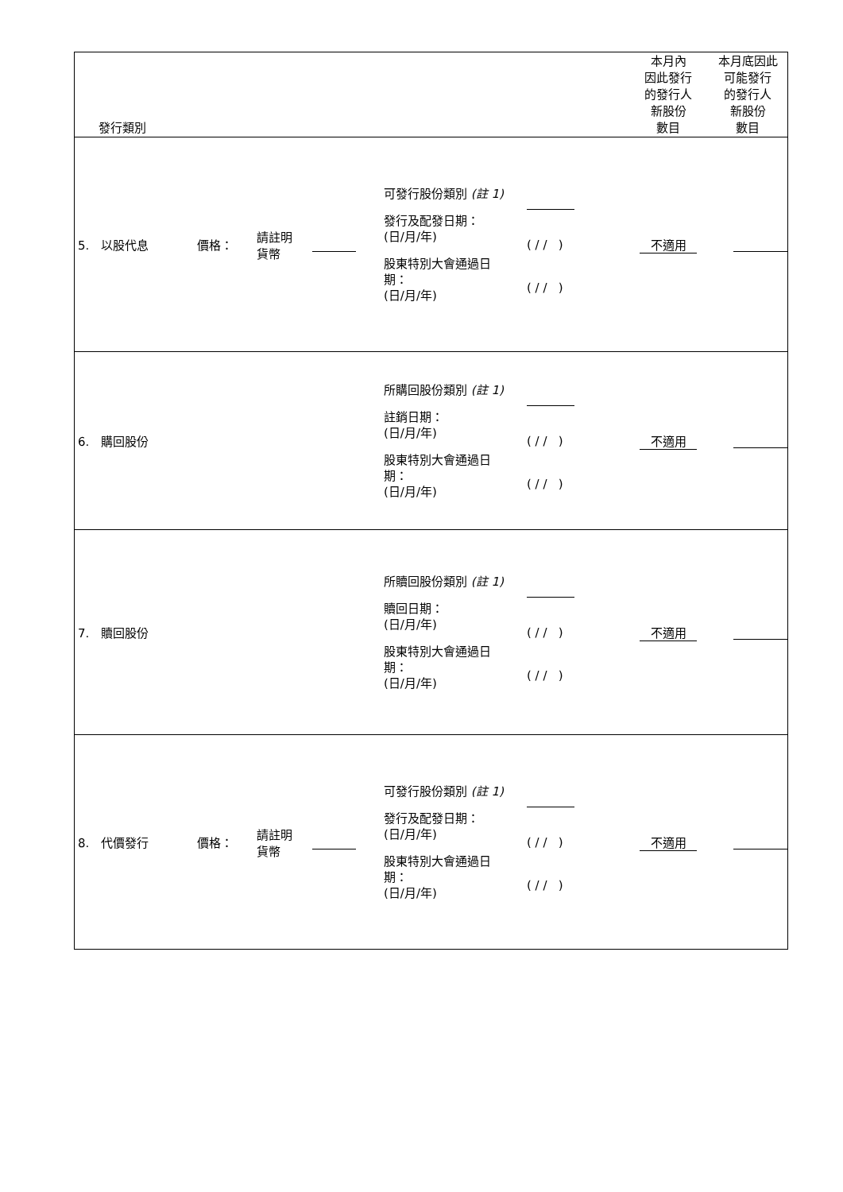| 發行類別 | | | | | | 本月內 因此發行 的發行人 新股份 數目 | 本月底因此 可能發行 的發行人 新股份 數目 |
| 5. 以股代息 | 價格： | 請註明 貨幣 | | 可發行股份類別 (註 1) 發行及配發日期： (日/月/年) 股東特別大會通過日 期： (日/月/年) | ( / / ) ( / / ) | 不適用 | |
| 6. 購回股份 | | | | 所購回股份類別 (註 1) 註銷日期： (日/月/年) 股東特別大會通過日 期： (日/月/年) | ( / / ) ( / / ) | 不適用 | |
| 7. 贖回股份 | | | | 所贖回股份類別 (註 1) 贖回日期： (日/月/年) 股東特別大會通過日 期： (日/月/年) | ( / / ) ( / / ) | 不適用 | |
| 8. 代價發行 | 價格： | 請註明 貨幣 | | 可發行股份類別 (註 1) 發行及配發日期： (日/月/年) 股東特別大會通過日 期： (日/月/年) | ( / / ) ( / / ) | 不適用 | |